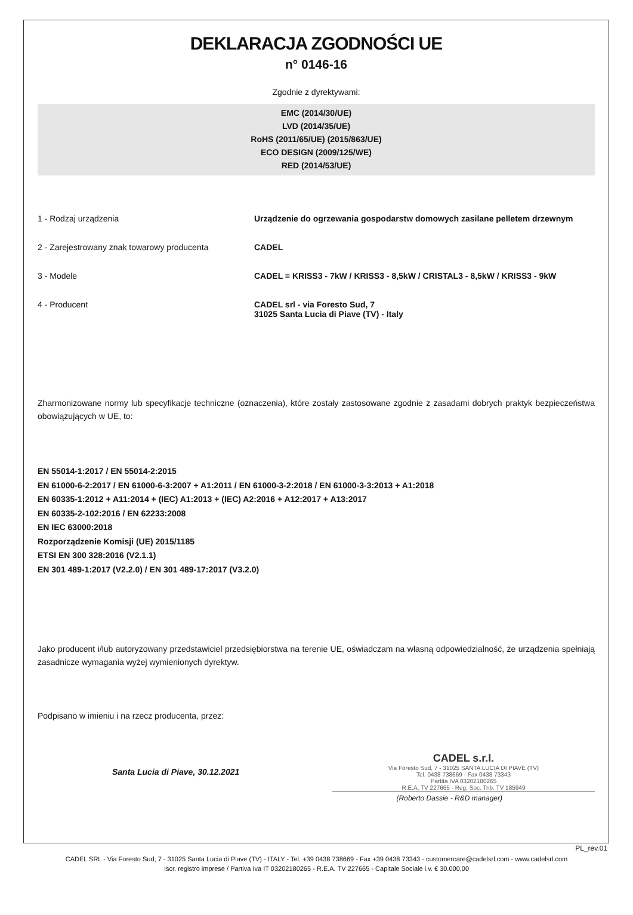DEKLARACJA ZGODNOŚCI UE
n° 0146-16
Zgodnie z dyrektywami:
EMC (2014/30/UE)
LVD (2014/35/UE)
RoHS (2011/65/UE) (2015/863/UE)
ECO DESIGN (2009/125/WE)
RED (2014/53/UE)
1 - Rodzaj urządzenia Urządzenie do ogrzewania gospodarstw domowych zasilane pelletem drzewnym
2 - Zarejestrowany znak towarowy producenta CADEL
3 - Modele CADEL = KRISS3 - 7kW / KRISS3 - 8,5kW / CRISTAL3 - 8,5kW / KRISS3 - 9kW
4 - Producent CADEL srl - via Foresto Sud, 7
31025 Santa Lucia di Piave (TV) - Italy
Zharmonizowane normy lub specyfikacje techniczne (oznaczenia), które zostały zastosowane zgodnie z zasadami dobrych praktyk bezpieczeństwa obowiązujących w UE, to:
EN 55014-1:2017 / EN 55014-2:2015
EN 61000-6-2:2017 / EN 61000-6-3:2007 + A1:2011 / EN 61000-3-2:2018 / EN 61000-3-3:2013 + A1:2018
EN 60335-1:2012 + A11:2014 + (IEC) A1:2013 + (IEC) A2:2016 + A12:2017 + A13:2017
EN 60335-2-102:2016 / EN 62233:2008
EN IEC 63000:2018
Rozporządzenie Komisji (UE) 2015/1185
ETSI EN 300 328:2016 (V2.1.1)
EN 301 489-1:2017 (V2.2.0) / EN 301 489-17:2017 (V3.2.0)
Jako producent i/lub autoryzowany przedstawiciel przedsiębiorstwa na terenie UE, oświadczam na własną odpowiedzialność, że urządzenia spełniają zasadnicze wymagania wyżej wymienionych dyrektyw.
Podpisano w imieniu i na rzecz producenta, przez:
Santa Lucia di Piave, 30.12.2021
CADEL s.r.l.
Via Foresto Sud, 7 - 31025 SANTA LUCIA DI PIAVE (TV)
Tel. 0438 738669 - Fax 0438 73343
Partita IVA 03202180265
R.E.A. TV 227665 - Reg. Soc. Trib. TV 185949
(Roberto Dassie - R&D manager)
PL_rev.01
CADEL SRL - Via Foresto Sud, 7 - 31025 Santa Lucia di Piave (TV) - ITALY - Tel. +39 0438 738669 - Fax +39 0438 73343 - customercare@cadelsrl.com - www.cadelsrl.com
Iscr. registro imprese / Partiva Iva IT 03202180265 - R.E.A. TV 227665 - Capitale Sociale i.v. € 30.000,00